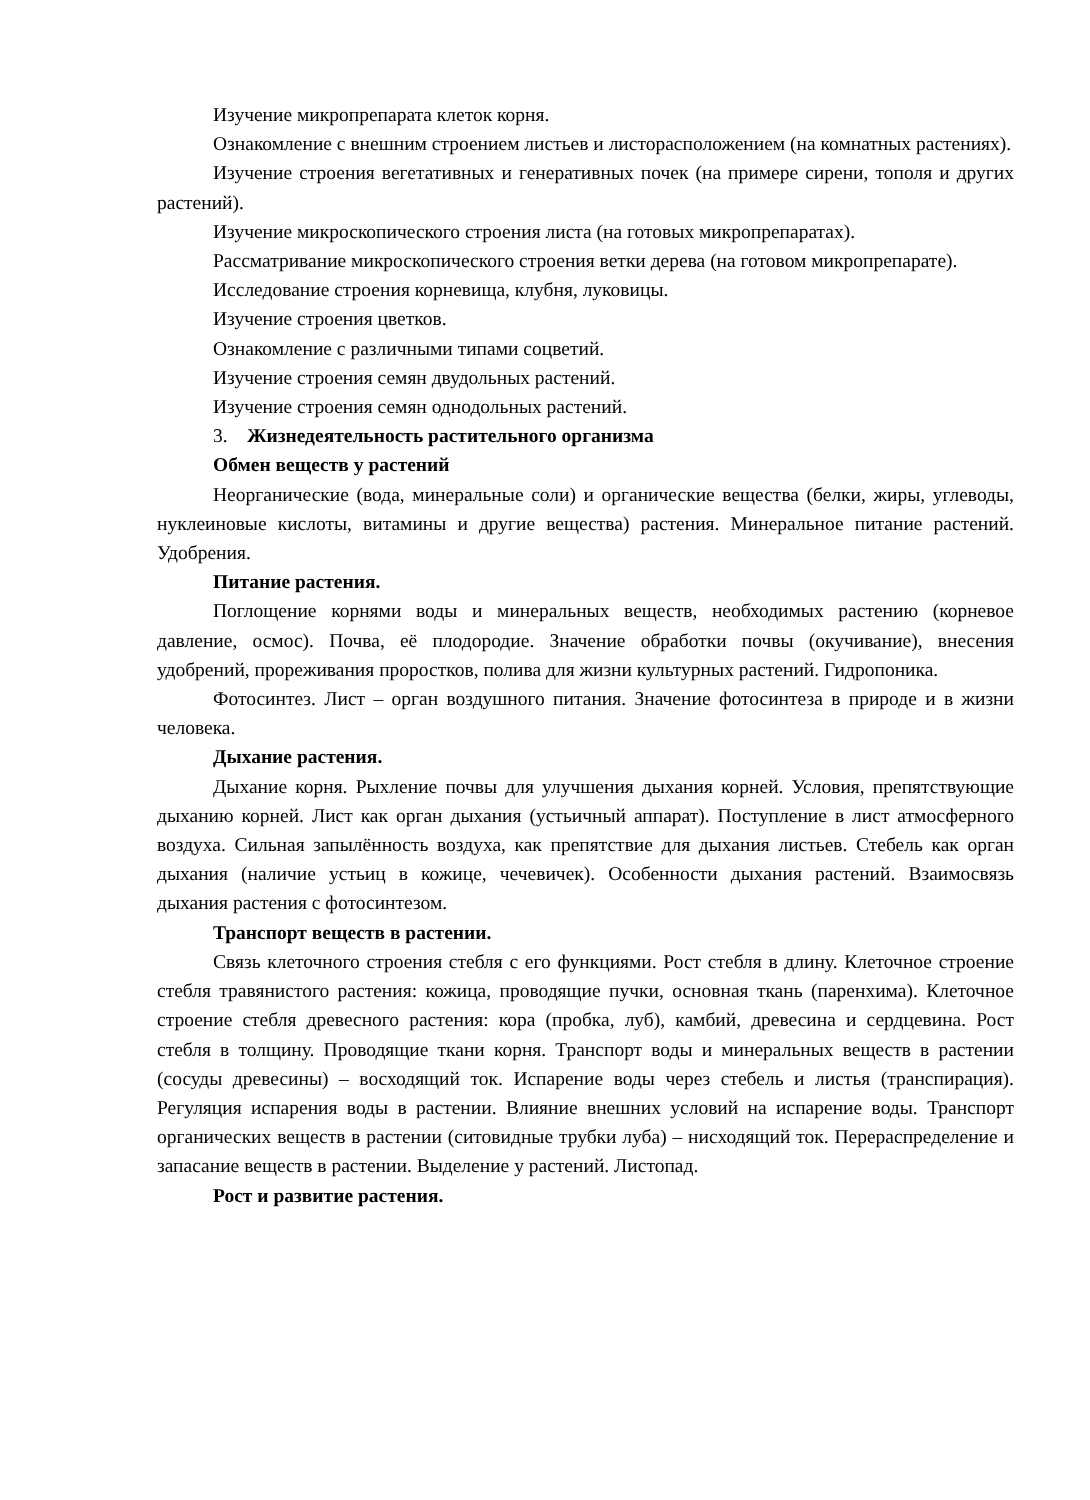Изучение микропрепарата клеток корня.
Ознакомление с внешним строением листьев и листорасположением (на комнатных растениях).
Изучение строения вегетативных и генеративных почек (на примере сирени, тополя и других растений).
Изучение микроскопического строения листа (на готовых микропрепаратах).
Рассматривание микроскопического строения ветки дерева (на готовом микропрепарате).
Исследование строения корневища, клубня, луковицы.
Изучение строения цветков.
Ознакомление с различными типами соцветий.
Изучение строения семян двудольных растений.
Изучение строения семян однодольных растений.
3. Жизнедеятельность растительного организма
Обмен веществ у растений
Неорганические (вода, минеральные соли) и органические вещества (белки, жиры, углеводы, нуклеиновые кислоты, витамины и другие вещества) растения. Минеральное питание растений. Удобрения.
Питание растения.
Поглощение корнями воды и минеральных веществ, необходимых растению (корневое давление, осмос). Почва, её плодородие. Значение обработки почвы (окучивание), внесения удобрений, прореживания проростков, полива для жизни культурных растений. Гидропоника.
Фотосинтез. Лист – орган воздушного питания. Значение фотосинтеза в природе и в жизни человека.
Дыхание растения.
Дыхание корня. Рыхление почвы для улучшения дыхания корней. Условия, препятствующие дыханию корней. Лист как орган дыхания (устьичный аппарат). Поступление в лист атмосферного воздуха. Сильная запылённость воздуха, как препятствие для дыхания листьев. Стебель как орган дыхания (наличие устьиц в кожице, чечевичек). Особенности дыхания растений. Взаимосвязь дыхания растения с фотосинтезом.
Транспорт веществ в растении.
Связь клеточного строения стебля с его функциями. Рост стебля в длину. Клеточное строение стебля травянистого растения: кожица, проводящие пучки, основная ткань (паренхима). Клеточное строение стебля древесного растения: кора (пробка, луб), камбий, древесина и сердцевина. Рост стебля в толщину. Проводящие ткани корня. Транспорт воды и минеральных веществ в растении (сосуды древесины) – восходящий ток. Испарение воды через стебель и листья (транспирация). Регуляция испарения воды в растении. Влияние внешних условий на испарение воды. Транспорт органических веществ в растении (ситовидные трубки луба) – нисходящий ток. Перераспределение и запасание веществ в растении. Выделение у растений. Листопад.
Рост и развитие растения.